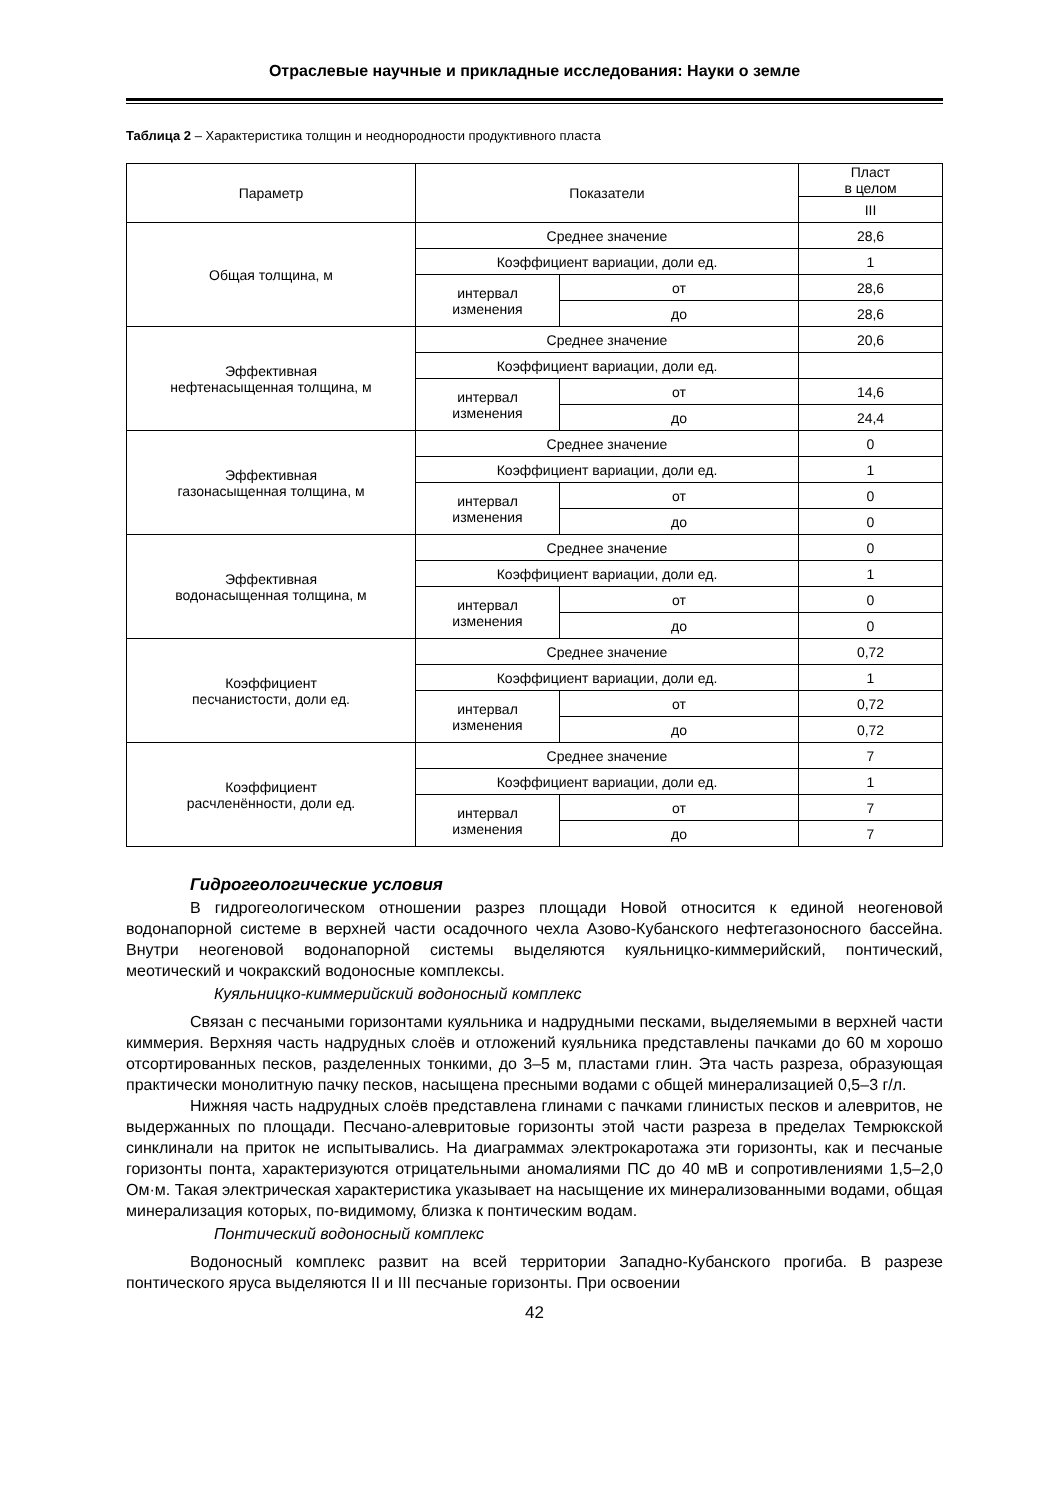Отраслевые научные и прикладные исследования: Науки о земле
Таблица 2 – Характеристика толщин и неоднородности продуктивного пласта
| Параметр | Показатели | | Пласт в целом |
| --- | --- | --- | --- |
| | | | III |
| Общая толщина, м | Среднее значение | | 28,6 |
| | Коэффициент вариации, доли ед. | | 1 |
| | интервал изменения | от | 28,6 |
| | | до | 28,6 |
| Эффективная нефтенасыщенная толщина, м | Среднее значение | | 20,6 |
| | Коэффициент вариации, доли ед. | | |
| | интервал изменения | от | 14,6 |
| | | до | 24,4 |
| Эффективная газонасыщенная толщина, м | Среднее значение | | 0 |
| | Коэффициент вариации, доли ед. | | 1 |
| | интервал изменения | от | 0 |
| | | до | 0 |
| Эффективная водонасыщенная толщина, м | Среднее значение | | 0 |
| | Коэффициент вариации, доли ед. | | 1 |
| | интервал изменения | от | 0 |
| | | до | 0 |
| Коэффициент песчанистости, доли ед. | Среднее значение | | 0,72 |
| | Коэффициент вариации, доли ед. | | 1 |
| | интервал изменения | от | 0,72 |
| | | до | 0,72 |
| Коэффициент расчленённости, доли ед. | Среднее значение | | 7 |
| | Коэффициент вариации, доли ед. | | 1 |
| | интервал изменения | от | 7 |
| | | до | 7 |
Гидрогеологические условия
В гидрогеологическом отношении разрез площади Новой относится к единой неогеновой водонапорной системе в верхней части осадочного чехла Азово-Кубанского нефтегазоносного бассейна. Внутри неогеновой водонапорной системы выделяются куяльницко-киммерийский, понтический, меотический и чокракский водоносные комплексы.
Куяльницко-киммерийский водоносный комплекс
Связан с песчаными горизонтами куяльника и надрудными песками, выделяемыми в верхней части киммерия. Верхняя часть надрудных слоёв и отложений куяльника представлены пачками до 60 м хорошо отсортированных песков, разделенных тонкими, до 3–5 м, пластами глин. Эта часть разреза, образующая практически монолитную пачку песков, насыщена пресными водами с общей минерализацией 0,5–3 г/л.
Нижняя часть надрудных слоёв представлена глинами с пачками глинистых песков и алевритов, не выдержанных по площади. Песчано-алевритовые горизонты этой части разреза в пределах Темрюкской синклинали на приток не испытывались. На диаграммах электрокаротажа эти горизонты, как и песчаные горизонты понта, характеризуются отрицательными аномалиями ПС до 40 мВ и сопротивлениями 1,5–2,0 Ом·м. Такая электрическая характеристика указывает на насыщение их минерализованными водами, общая минерализация которых, по-видимому, близка к понтическим водам.
Понтический водоносный комплекс
Водоносный комплекс развит на всей территории Западно-Кубанского прогиба. В разрезе понтического яруса выделяются II и III песчаные горизонты. При освоении
42